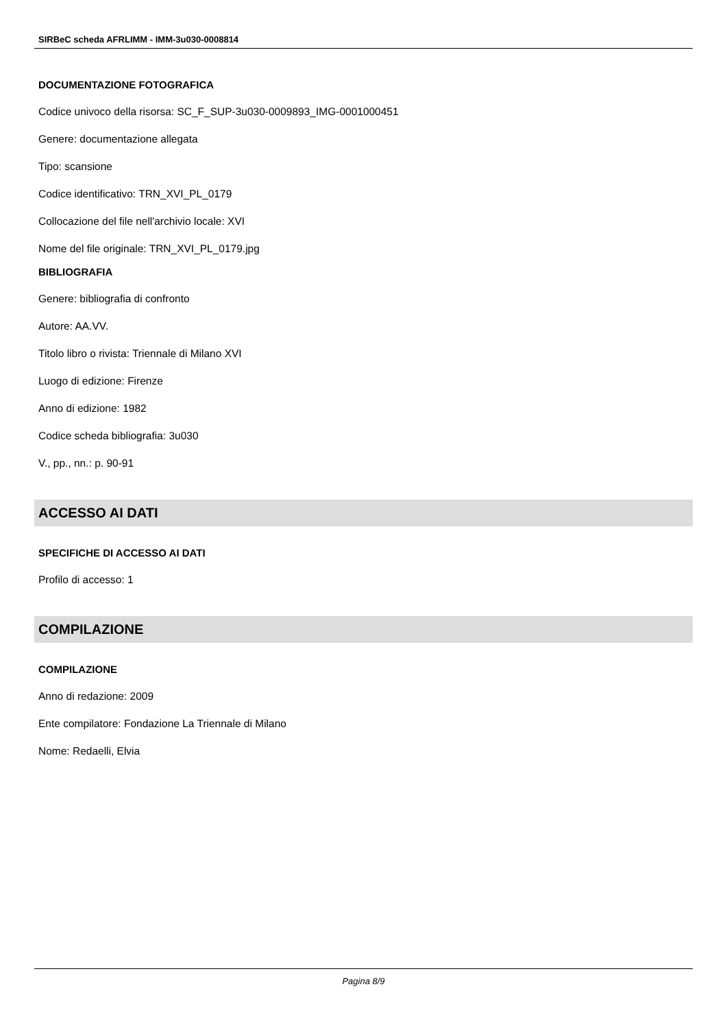SIRBeC scheda AFRLIMM - IMM-3u030-0008814
DOCUMENTAZIONE FOTOGRAFICA
Codice univoco della risorsa: SC_F_SUP-3u030-0009893_IMG-0001000451
Genere: documentazione allegata
Tipo: scansione
Codice identificativo: TRN_XVI_PL_0179
Collocazione del file nell'archivio locale: XVI
Nome del file originale: TRN_XVI_PL_0179.jpg
BIBLIOGRAFIA
Genere: bibliografia di confronto
Autore: AA.VV.
Titolo libro o rivista: Triennale di Milano XVI
Luogo di edizione: Firenze
Anno di edizione: 1982
Codice scheda bibliografia: 3u030
V., pp., nn.: p. 90-91
ACCESSO AI DATI
SPECIFICHE DI ACCESSO AI DATI
Profilo di accesso: 1
COMPILAZIONE
COMPILAZIONE
Anno di redazione: 2009
Ente compilatore: Fondazione La Triennale di Milano
Nome: Redaelli, Elvia
Pagina 8/9